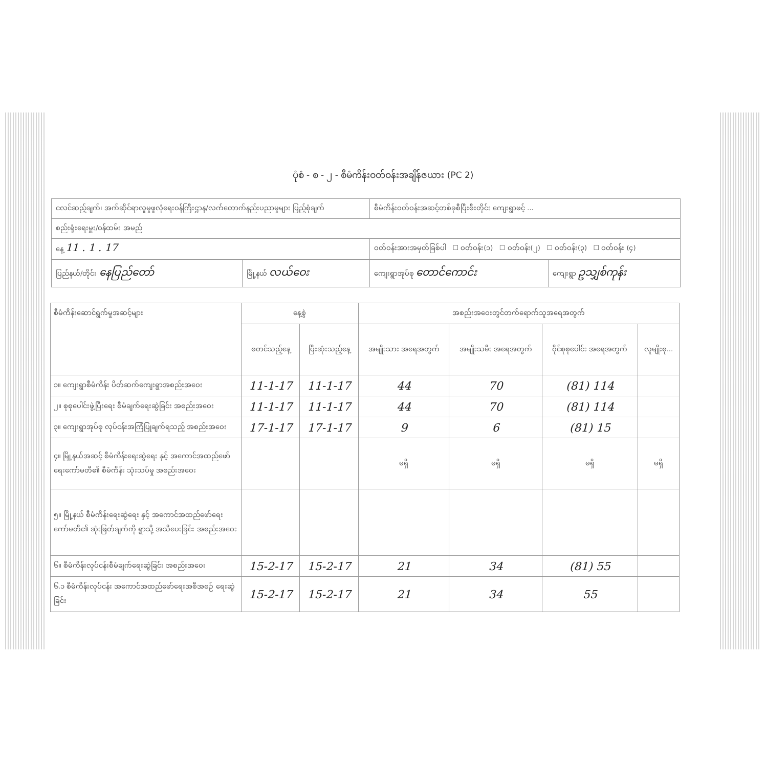ပုံစံ - စ - ၂ - စီမံကိန်းဝတ်ဝန်းအချိန်ဇယား (PC 2)
| ငလင်ဆည့်ချက်၊ အက်ဆိုင်ရာလူမှုဖူလုံရေးဝန်ကြီးဌာန/လက်တောက်နည်းပညာမှုများ ပြည့်စုံချက် | | စီမံကိန်းဝတ်ဝန်းအဆင့်တစ်ခုစီပြီးစီးတိုင်း ကျေးရွာဖင့် ... | |
| စည်းရုံးရေးမှူး/ဝန်ထမ်း အမည် | | | |
| နေ့ 11 . 1 . 17 | | ဝတ်ဝန်းအားအမှတ်ခြစ်ပါ ☐ ဝတ်ဝန်း(၁) ☐ ဝတ်ဝန်း(၂) ☐ ဝတ်ဝန်း(၃) ☐ ဝတ်ဝန်း (၄) | |
| ပြည်နယ်/တိုင်း နေပြည်တော် | မြို့နယ် လယ်ဝေး | ကျေးရွာအုပ်စု တောင်ကောင်း | ကျေးရွာ ဥသျှစ်ကုန်း |
| စီမံကိန်းဆောင်ရွက်မှုအဆင့်များ | နေ့စွဲ | | အစည်းအဝေးတွင်တက်ရောက်သူအရေအတွက် | | | |
| --- | --- | --- | --- | --- | --- | --- |
| | စတင်သည့်နေ့ | ပြီးဆုံးသည့်နေ့ | အမျိုးသား အရေအတွက် | အမျိုးသမီး အရေအတွက် | ဝိုင်စုစုပေါင်း အရေအတွက် | လူမျိုးစု... |
| ၁။ ကျေးရွာစီမံကိန်း ပိတ်ဆက်ကျေးရွာအစည်းအဝေး | 11-1-17 | 11-1-17 | 44 | 70 | (81) 114 | |
| ၂။ စုစုပေါင်းဖွဲ့ပြီးရေး စီမံချက်ရေးဆွဲခြင်း အစည်းအဝေး | 11-1-17 | 11-1-17 | 44 | 70 | (81) 114 | |
| ၃။ ကျေးရွာအုပ်စု လုပ်ငန်းအကြံပြုချက်ရသည့် အစည်းအဝေး | 17-1-17 | 17-1-17 | 9 | 6 | (81) 15 | |
| ၄။ မြို့နယ်အဆင့် စီမံကိန်းရေးဆွဲရေး နှင့် အကောင်အထည်ဖော်ရေးကော်မတီ၏ စီမံကိန်း သုံးသပ်မှု အစည်းအဝေး | | | မရှိ | မရှိ | မရှိ | မရှိ |
| ၅။ မြို့နယ် စီမံကိန်းရေးဆွဲရေး နှင့် အကောင်အထည်ဖော်ရေး ကော်မတီ၏ ဆုံးဖြတ်ချက်ကို ရွာသို့ အသိပေးခြင်း အစည်းအဝေး | | | | | | |
| ၆။ စီမံကိန်းလုပ်ငန်းစီမံချက်ရေးဆွဲခြင်း အစည်းအဝေး | 15-2-17 | 15-2-17 | 21 | 34 | (81) 55 | |
| ၆.၁ စီမံကိန်းလုပ်ငန်း အကောင်အထည်ဖော်ရေးအစီအစဉ် ရေးဆွဲခြင်း | 15-2-17 | 15-2-17 | 21 | 34 | 55 | |